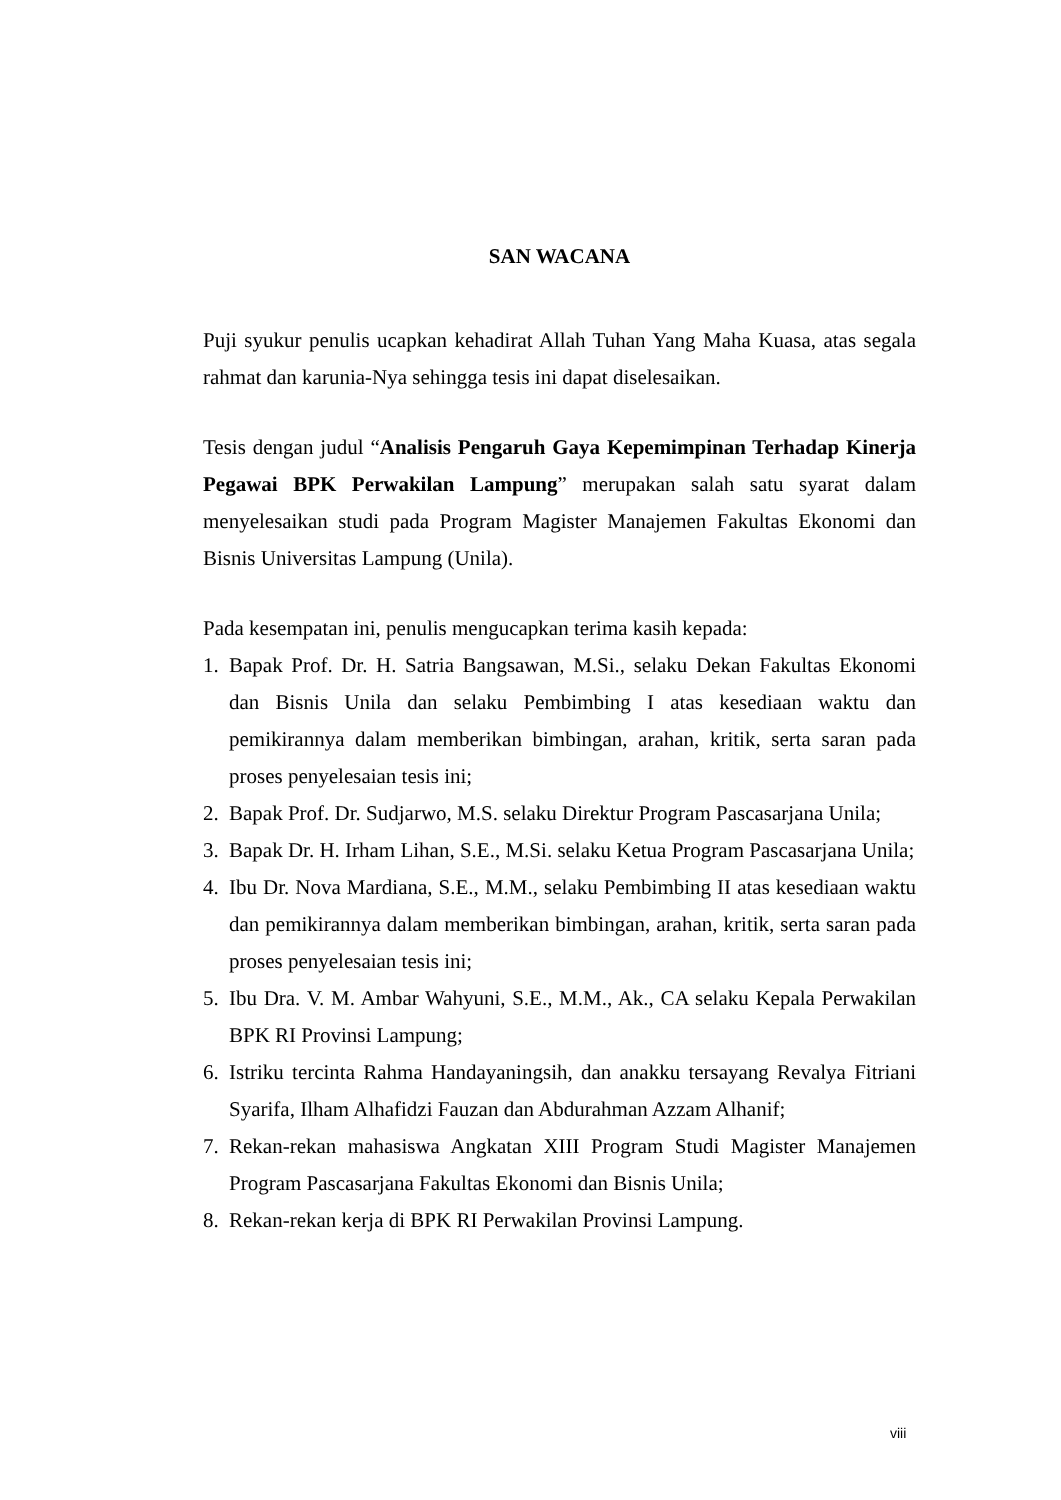SAN WACANA
Puji syukur penulis ucapkan kehadirat Allah Tuhan Yang Maha Kuasa, atas segala rahmat dan karunia-Nya sehingga tesis ini dapat diselesaikan.
Tesis dengan judul “Analisis Pengaruh Gaya Kepemimpinan Terhadap Kinerja Pegawai BPK Perwakilan Lampung” merupakan salah satu syarat dalam menyelesaikan studi pada Program Magister Manajemen Fakultas Ekonomi dan Bisnis Universitas Lampung (Unila).
Pada kesempatan ini, penulis mengucapkan terima kasih kepada:
1. Bapak Prof. Dr. H. Satria Bangsawan, M.Si., selaku Dekan Fakultas Ekonomi dan Bisnis Unila dan selaku Pembimbing I atas kesediaan waktu dan pemikirannya dalam memberikan bimbingan, arahan, kritik, serta saran pada proses penyelesaian tesis ini;
2. Bapak Prof. Dr. Sudjarwo, M.S. selaku Direktur Program Pascasarjana Unila;
3. Bapak Dr. H. Irham Lihan, S.E., M.Si. selaku Ketua Program Pascasarjana Unila;
4. Ibu Dr. Nova Mardiana, S.E., M.M., selaku Pembimbing II atas kesediaan waktu dan pemikirannya dalam memberikan bimbingan, arahan, kritik, serta saran pada proses penyelesaian tesis ini;
5. Ibu Dra. V. M. Ambar Wahyuni, S.E., M.M., Ak., CA selaku Kepala Perwakilan BPK RI Provinsi Lampung;
6. Istriku tercinta Rahma Handayaningsih, dan anakku tersayang Revalya Fitriani Syarifa, Ilham Alhafidzi Fauzan dan Abdurahman Azzam Alhanif;
7. Rekan-rekan mahasiswa Angkatan XIII Program Studi Magister Manajemen Program Pascasarjana Fakultas Ekonomi dan Bisnis Unila;
8. Rekan-rekan kerja di BPK RI Perwakilan Provinsi Lampung.
viii